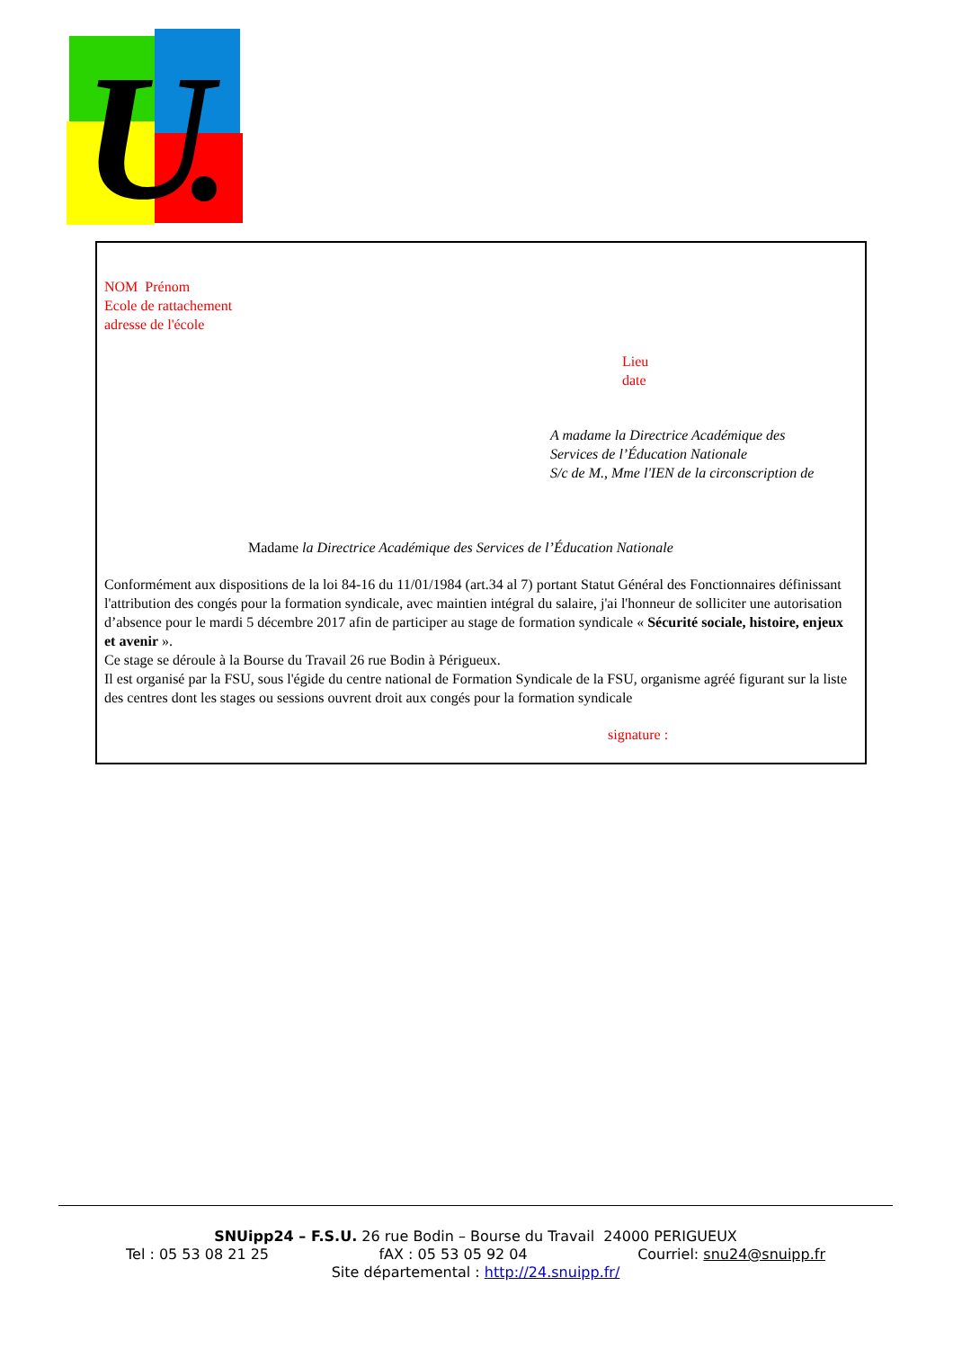U
NOM Prénom
Ecole de rattachement
adresse de l'école
Lieu
date
A madame la Directrice Académique des
Services de l’Éducation Nationale
S/c de M., Mme l'IEN de la circonscription de
Madame la Directrice Académique des Services de l’Éducation Nationale
Conformément aux dispositions de la loi 84-16 du 11/01/1984 (art.34 al 7) portant Statut Général des Fonctionnaires définissant l'attribution des congés pour la formation syndicale, avec maintien intégral du salaire, j'ai l'honneur de solliciter une autorisation d’absence pour le mardi 5 décembre 2017 afin de participer au stage de formation syndicale « Sécurité sociale, histoire, enjeux et avenir ».
Ce stage se déroule à la Bourse du Travail 26 rue Bodin à Périgueux.
Il est organisé par la FSU, sous l'égide du centre national de Formation Syndicale de la FSU, organisme agréé figurant sur la liste des centres dont les stages ou sessions ouvrent droit aux congés pour la formation syndicale
signature :
SNUipp24 – F.S.U. 26 rue Bodin – Bourse du Travail 24000 PERIGUEUX
Tel : 05 53 08 21 25 fAX : 05 53 05 92 04 Courriel: snu24@snuipp.fr
Site départemental : http://24.snuipp.fr/